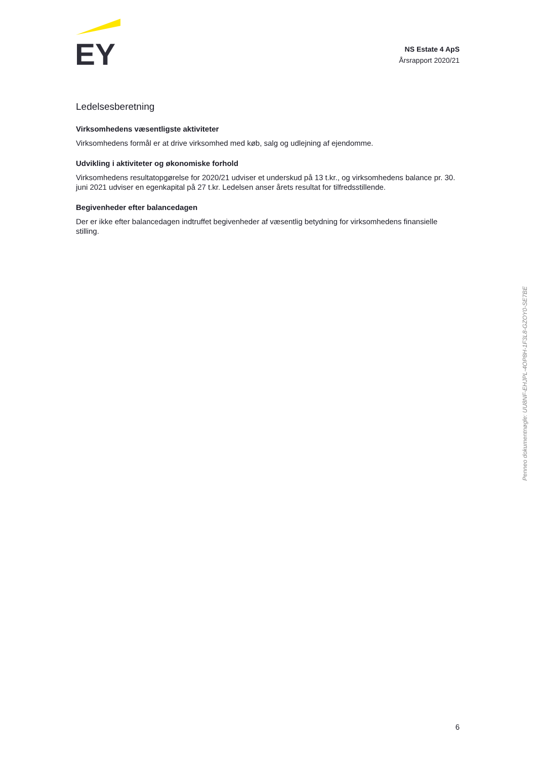EY
NS Estate 4 ApS
Årsrapport 2020/21
Ledelsesberetning
Virksomhedens væsentligste aktiviteter
Virksomhedens formål er at drive virksomhed med køb, salg og udlejning af ejendomme.
Udvikling i aktiviteter og økonomiske forhold
Virksomhedens resultatopgørelse for 2020/21 udviser et underskud på 13 t.kr., og virksomhedens balance pr. 30. juni 2021 udviser en egenkapital på 27 t.kr. Ledelsen anser årets resultat for tilfredsstillende.
Begivenheder efter balancedagen
Der er ikke efter balancedagen indtruffet begivenheder af væsentlig betydning for virksomhedens finansielle stilling.
Penneo dokumentnøgle: UU8NF-EHJPL-4OP8H-1F3L8-GZOY0-SE7BE
6